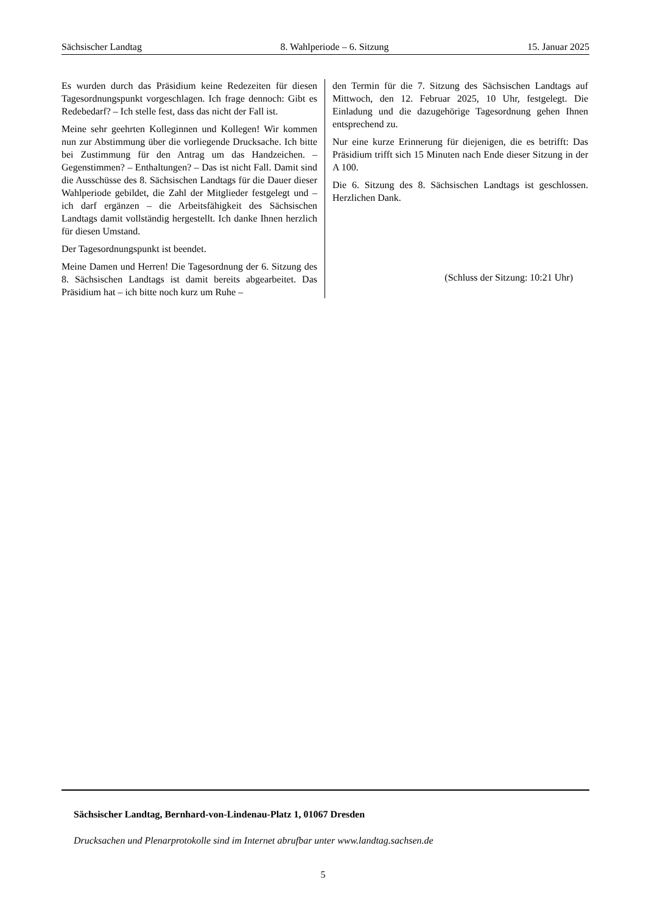Sächsischer Landtag 8. Wahlperiode – 6. Sitzung 15. Januar 2025
Es wurden durch das Präsidium keine Redezeiten für diesen Tagesordnungspunkt vorgeschlagen. Ich frage dennoch: Gibt es Redebedarf? – Ich stelle fest, dass das nicht der Fall ist.
Meine sehr geehrten Kolleginnen und Kollegen! Wir kommen nun zur Abstimmung über die vorliegende Drucksache. Ich bitte bei Zustimmung für den Antrag um das Handzeichen. – Gegenstimmen? – Enthaltungen? – Das ist nicht Fall. Damit sind die Ausschüsse des 8. Sächsischen Landtags für die Dauer dieser Wahlperiode gebildet, die Zahl der Mitglieder festgelegt und – ich darf ergänzen – die Arbeitsfähigkeit des Sächsischen Landtags damit vollständig hergestellt. Ich danke Ihnen herzlich für diesen Umstand.
Der Tagesordnungspunkt ist beendet.
Meine Damen und Herren! Die Tagesordnung der 6. Sitzung des 8. Sächsischen Landtags ist damit bereits abgearbeitet. Das Präsidium hat – ich bitte noch kurz um Ruhe –
den Termin für die 7. Sitzung des Sächsischen Landtags auf Mittwoch, den 12. Februar 2025, 10 Uhr, festgelegt. Die Einladung und die dazugehörige Tagesordnung gehen Ihnen entsprechend zu.
Nur eine kurze Erinnerung für diejenigen, die es betrifft: Das Präsidium trifft sich 15 Minuten nach Ende dieser Sitzung in der A 100.
Die 6. Sitzung des 8. Sächsischen Landtags ist geschlossen. Herzlichen Dank.
(Schluss der Sitzung: 10:21 Uhr)
Sächsischer Landtag, Bernhard-von-Lindenau-Platz 1, 01067 Dresden
Drucksachen und Plenarprotokolle sind im Internet abrufbar unter www.landtag.sachsen.de
5